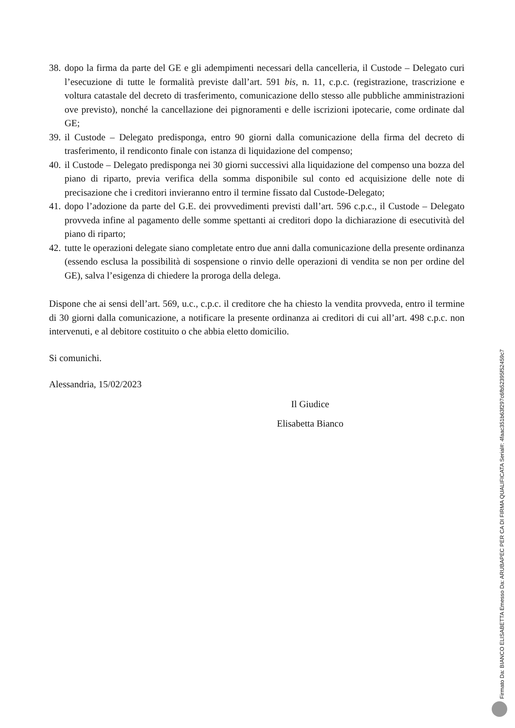38.
dopo la firma da parte del GE e gli adempimenti necessari della cancelleria, il Custode – Delegato curi l’esecuzione di tutte le formalità previste dall’art. 591 bis, n. 11, c.p.c. (registrazione, trascrizione e voltura catastale del decreto di trasferimento, comunicazione dello stesso alle pubbliche amministrazioni ove previsto), nonché la cancellazione dei pignoramenti e delle iscrizioni ipotecarie, come ordinate dal GE;
39.
il Custode – Delegato predisponga, entro 90 giorni dalla comunicazione della firma del decreto di trasferimento, il rendiconto finale con istanza di liquidazione del compenso;
40.
il Custode – Delegato predisponga nei 30 giorni successivi alla liquidazione del compenso una bozza del piano di riparto, previa verifica della somma disponibile sul conto ed acquisizione delle note di precisazione che i creditori invieranno entro il termine fissato dal Custode-Delegato;
41.
dopo l’adozione da parte del G.E. dei provvedimenti previsti dall’art. 596 c.p.c., il Custode – Delegato provveda infine al pagamento delle somme spettanti ai creditori dopo la dichiarazione di esecutività del piano di riparto;
42.
tutte le operazioni delegate siano completate entro due anni dalla comunicazione della presente ordinanza (essendo esclusa la possibilità di sospensione o rinvio delle operazioni di vendita se non per ordine del GE), salva l’esigenza di chiedere la proroga della delega.
Dispone che ai sensi dell’art. 569, u.c., c.p.c. il creditore che ha chiesto la vendita provveda, entro il termine di 30 giorni dalla comunicazione, a notificare la presente ordinanza ai creditori di cui all’art. 498 c.p.c. non intervenuti, e al debitore costituito o che abbia eletto domicilio.
Si comunichi.
Alessandria, 15/02/2023
Il Giudice
Elisabetta Bianco
Firmato Da: BIANCO ELISABETTA Emesso Da: ARUBAPEC PER CA DI FIRMA QUALIFICATA Serial#: 4faac351b63f297c6fb52395f52459c7